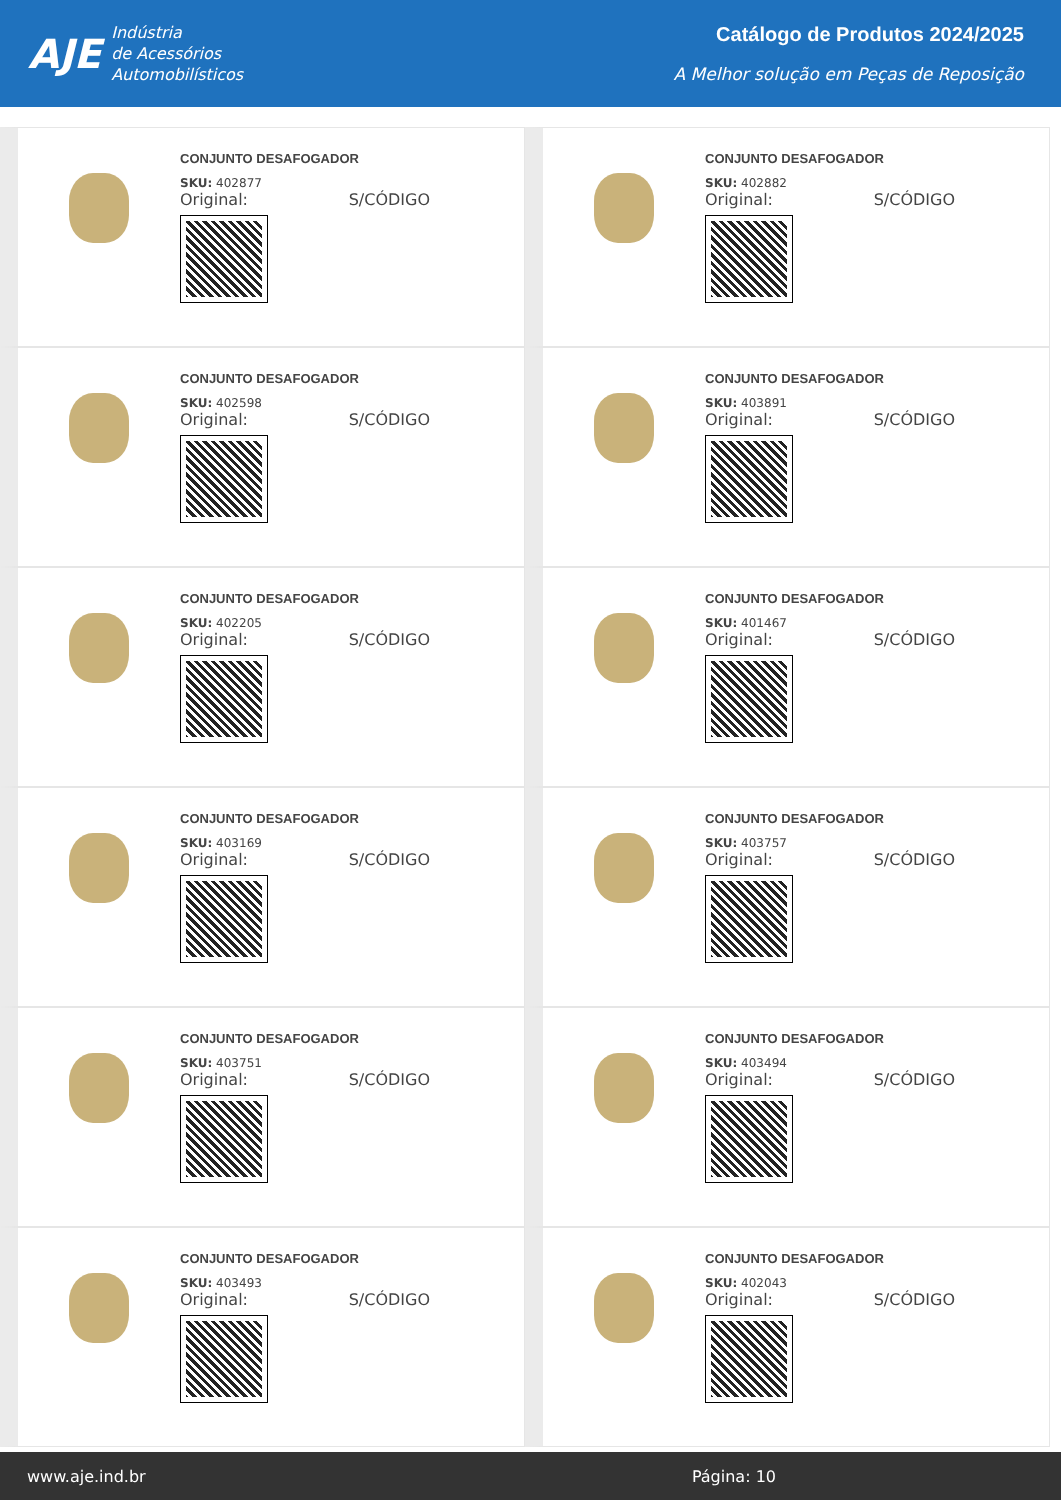AJE
Indústria
de Acessórios
Automobilísticos
Catálogo de Produtos 2024/2025
A Melhor solução em Peças de Reposição
CONJUNTO DESAFOGADOR
SKU: 402877
Original: S/CÓDIGO
CONJUNTO DESAFOGADOR
SKU: 402882
Original: S/CÓDIGO
CONJUNTO DESAFOGADOR
SKU: 402598
Original: S/CÓDIGO
CONJUNTO DESAFOGADOR
SKU: 403891
Original: S/CÓDIGO
CONJUNTO DESAFOGADOR
SKU: 402205
Original: S/CÓDIGO
CONJUNTO DESAFOGADOR
SKU: 401467
Original: S/CÓDIGO
CONJUNTO DESAFOGADOR
SKU: 403169
Original: S/CÓDIGO
CONJUNTO DESAFOGADOR
SKU: 403757
Original: S/CÓDIGO
CONJUNTO DESAFOGADOR
SKU: 403751
Original: S/CÓDIGO
CONJUNTO DESAFOGADOR
SKU: 403494
Original: S/CÓDIGO
CONJUNTO DESAFOGADOR
SKU: 403493
Original: S/CÓDIGO
CONJUNTO DESAFOGADOR
SKU: 402043
Original: S/CÓDIGO
www.aje.ind.br Página: 10